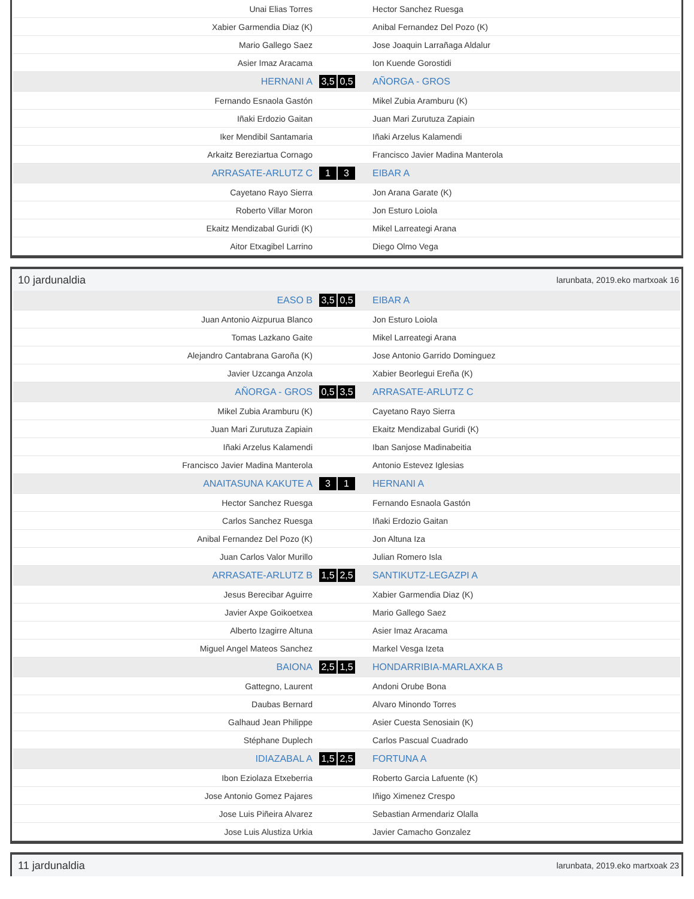| Unai Elias Torres | | Hector Sanchez Ruesga |
| Xabier Garmendia Diaz (K) | | Anibal Fernandez Del Pozo (K) |
| Mario Gallego Saez | | Jose Joaquin Larrañaga Aldalur |
| Asier Imaz Aracama | | Ion Kuende Gorostidi |
| HERNANI A | 3,5 0,5 | AÑORGA - GROS |
| Fernando Esnaola Gastón | | Mikel Zubia Aramburu (K) |
| Iñaki Erdozio Gaitan | | Juan Mari Zurutuza Zapiain |
| Iker Mendibil Santamaria | | Iñaki Arzelus Kalamendi |
| Arkaitz Bereziartua Cornago | | Francisco Javier Madina Manterola |
| ARRASATE-ARLUTZ C | 1 3 | EIBAR A |
| Cayetano Rayo Sierra | | Jon Arana Garate (K) |
| Roberto Villar Moron | | Jon Esturo Loiola |
| Ekaitz Mendizabal Guridi (K) | | Mikel Larreategi Arana |
| Aitor Etxagibel Larrino | | Diego Olmo Vega |
10 jardunaldia larunbata, 2019.eko martxoak 16
| EASO B | 3,5 0,5 | EIBAR A |
| Juan Antonio Aizpurua Blanco | | Jon Esturo Loiola |
| Tomas Lazkano Gaite | | Mikel Larreategi Arana |
| Alejandro Cantabrana Garoña (K) | | Jose Antonio Garrido Dominguez |
| Javier Uzcanga Anzola | | Xabier Beorlegui Ereña (K) |
| AÑORGA - GROS | 0,5 3,5 | ARRASATE-ARLUTZ C |
| Mikel Zubia Aramburu (K) | | Cayetano Rayo Sierra |
| Juan Mari Zurutuza Zapiain | | Ekaitz Mendizabal Guridi (K) |
| Iñaki Arzelus Kalamendi | | Iban Sanjose Madinabeitia |
| Francisco Javier Madina Manterola | | Antonio Estevez Iglesias |
| ANAITASUNA KAKUTE A | 3 1 | HERNANI A |
| Hector Sanchez Ruesga | | Fernando Esnaola Gastón |
| Carlos Sanchez Ruesga | | Iñaki Erdozio Gaitan |
| Anibal Fernandez Del Pozo (K) | | Jon Altuna Iza |
| Juan Carlos Valor Murillo | | Julian Romero Isla |
| ARRASATE-ARLUTZ B | 1,5 2,5 | SANTIKUTZ-LEGAZPI A |
| Jesus Berecibar Aguirre | | Xabier Garmendia Diaz (K) |
| Javier Axpe Goikoetxea | | Mario Gallego Saez |
| Alberto Izagirre Altuna | | Asier Imaz Aracama |
| Miguel Angel Mateos Sanchez | | Markel Vesga Izeta |
| BAIONA | 2,5 1,5 | HONDARRIBIA-MARLAXKA B |
| Gattegno, Laurent | | Andoni Orube Bona |
| Daubas Bernard | | Alvaro Minondo Torres |
| Galhaud Jean Philippe | | Asier Cuesta Senosiain (K) |
| Stéphane Duplech | | Carlos Pascual Cuadrado |
| IDIAZABAL A | 1,5 2,5 | FORTUNA A |
| Ibon Eziolaza Etxeberria | | Roberto Garcia Lafuente (K) |
| Jose Antonio Gomez Pajares | | Iñigo Ximenez Crespo |
| Jose Luis Piñeira Alvarez | | Sebastian Armendariz Olalla |
| Jose Luis Alustiza Urkia | | Javier Camacho Gonzalez |
11 jardunaldia larunbata, 2019.eko martxoak 23